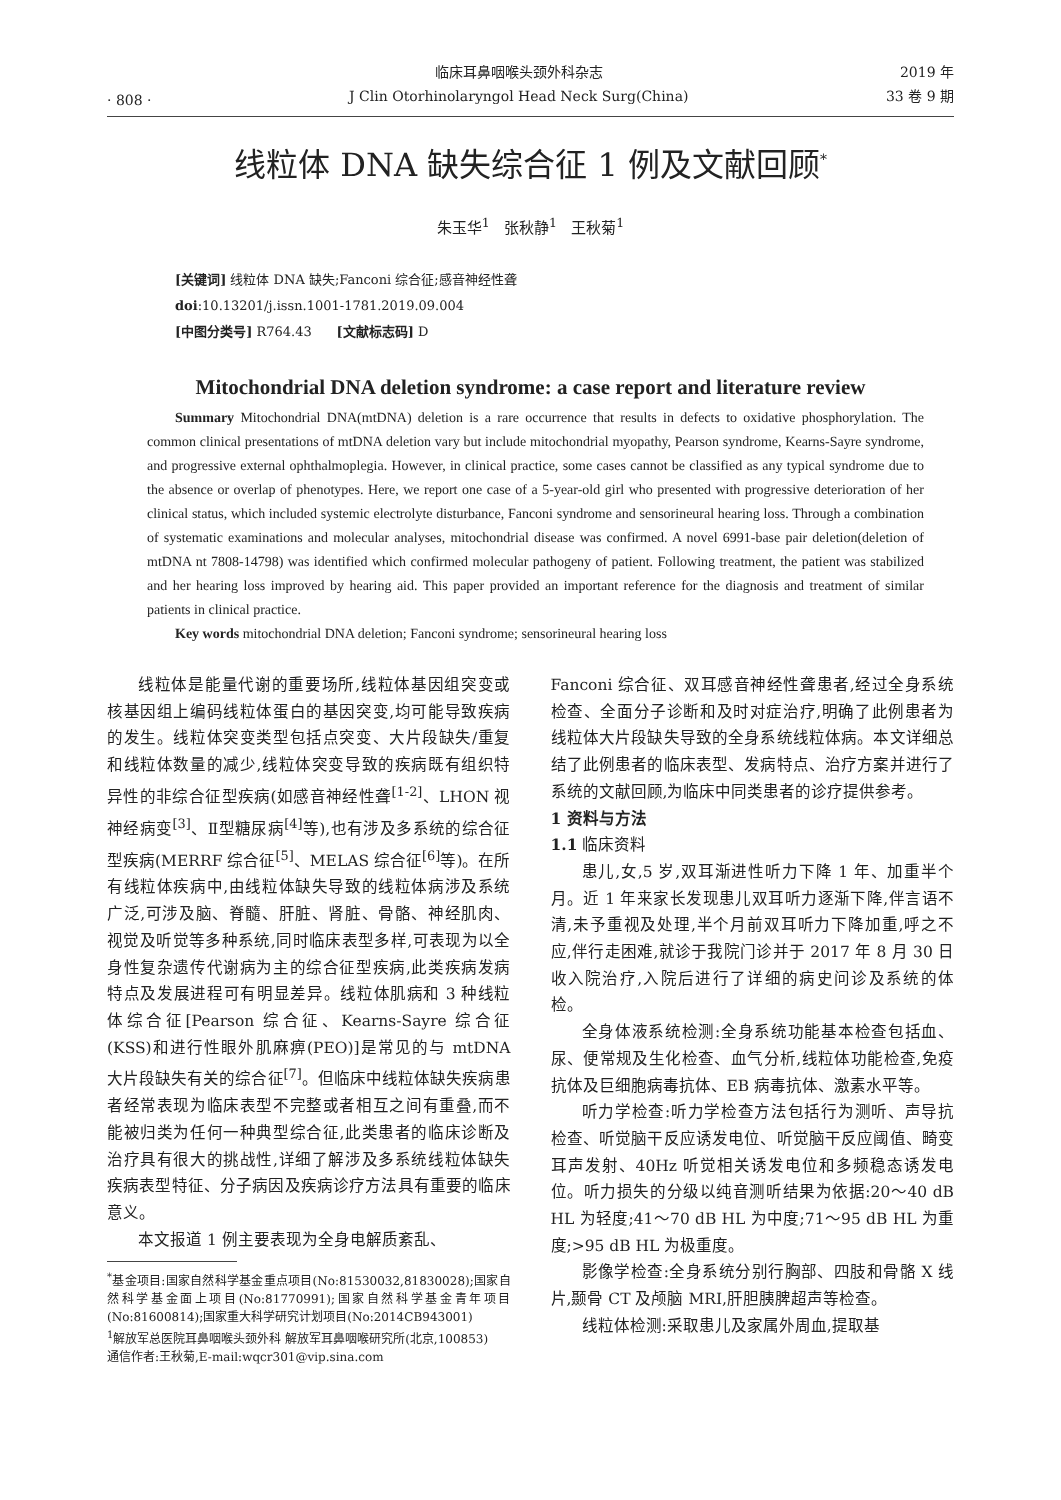· 808 ·
临床耳鼻咽喉头颈外科杂志
J Clin Otorhinolaryngol Head Neck Surg(China)
2019 年
33 卷 9 期
线粒体 DNA 缺失综合征 1 例及文献回顾<sup>*</sup>
朱玉华<sup>1</sup> 张秋静<sup>1</sup> 王秋菊<sup>1</sup>
[关键词] 线粒体 DNA 缺失;Fanconi 综合征;感音神经性聋
doi:10.13201/j.issn.1001-1781.2019.09.004
[中图分类号] R764.43 [文献标志码] D
Mitochondrial DNA deletion syndrome: a case report and literature review
Summary Mitochondrial DNA(mtDNA) deletion is a rare occurrence that results in defects to oxidative phosphorylation. The common clinical presentations of mtDNA deletion vary but include mitochondrial myopathy, Pearson syndrome, Kearns-Sayre syndrome, and progressive external ophthalmoplegia. However, in clinical practice, some cases cannot be classified as any typical syndrome due to the absence or overlap of phenotypes. Here, we report one case of a 5-year-old girl who presented with progressive deterioration of her clinical status, which included systemic electrolyte disturbance, Fanconi syndrome and sensorineural hearing loss. Through a combination of systematic examinations and molecular analyses, mitochondrial disease was confirmed. A novel 6991-base pair deletion(deletion of mtDNA nt 7808-14798) was identified which confirmed molecular pathogeny of patient. Following treatment, the patient was stabilized and her hearing loss improved by hearing aid. This paper provided an important reference for the diagnosis and treatment of similar patients in clinical practice.
Key words mitochondrial DNA deletion; Fanconi syndrome; sensorineural hearing loss
线粒体是能量代谢的重要场所,线粒体基因组突变或核基因组上编码线粒体蛋白的基因突变,均可能导致疾病的发生。线粒体突变类型包括点突变、大片段缺失/重复和线粒体数量的减少,线粒体突变导致的疾病既有组织特异性的非综合征型疾病(如感音神经性聋<sup>[1-2]</sup>、LHON 视神经病变<sup>[3]</sup>、Ⅱ型糖尿病<sup>[4]</sup>等),也有涉及多系统的综合征型疾病(MERRF 综合征<sup>[5]</sup>、MELAS 综合征<sup>[6]</sup>等)。在所有线粒体疾病中,由线粒体缺失导致的线粒体病涉及系统广泛,可涉及脑、脊髓、肝脏、肾脏、骨骼、神经肌肉、视觉及听觉等多种系统,同时临床表型多样,可表现为以全身性复杂遗传代谢病为主的综合征型疾病,此类疾病发病特点及发展进程可有明显差异。线粒体肌病和 3 种线粒体综合征[Pearson 综合征、Kearns-Sayre 综合征(KSS)和进行性眼外肌麻痹(PEO)]是常见的与 mtDNA 大片段缺失有关的综合征<sup>[7]</sup>。但临床中线粒体缺失疾病患者经常表现为临床表型不完整或者相互之间有重叠,而不能被归类为任何一种典型综合征,此类患者的临床诊断及治疗具有很大的挑战性,详细了解涉及多系统线粒体缺失疾病表型特征、分子病因及疾病诊疗方法具有重要的临床意义。
本文报道 1 例主要表现为全身电解质紊乱、
<sup>*</sup> 基金项目:国家自然科学基金重点项目(No:81530032,81830028);国家自然科学基金面上项目(No:81770991);国家自然科学基金青年项目(No:81600814);国家重大科学研究计划项目(No:2014CB943001)
<sup>1</sup> 解放军总医院耳鼻咽喉头颈外科 解放军耳鼻咽喉研究所(北京,100853)
通信作者:王秋菊,E-mail:wqcr301@vip.sina.com
Fanconi 综合征、双耳感音神经性聋患者,经过全身系统检查、全面分子诊断和及时对症治疗,明确了此例患者为线粒体大片段缺失导致的全身系统线粒体病。本文详细总结了此例患者的临床表型、发病特点、治疗方案并进行了系统的文献回顾,为临床中同类患者的诊疗提供参考。
1 资料与方法
1.1 临床资料
患儿,女,5 岁,双耳渐进性听力下降 1 年、加重半个月。近 1 年来家长发现患儿双耳听力逐渐下降,伴言语不清,未予重视及处理,半个月前双耳听力下降加重,呼之不应,伴行走困难,就诊于我院门诊并于 2017 年 8 月 30 日收入院治疗,入院后进行了详细的病史问诊及系统的体检。
全身体液系统检测:全身系统功能基本检查包括血、尿、便常规及生化检查、血气分析,线粒体功能检查,免疫抗体及巨细胞病毒抗体、EB 病毒抗体、激素水平等。
听力学检查:听力学检查方法包括行为测听、声导抗检查、听觉脑干反应诱发电位、听觉脑干反应阈值、畸变耳声发射、40Hz 听觉相关诱发电位和多频稳态诱发电位。听力损失的分级以纯音测听结果为依据:20～40 dB HL 为轻度;41～70 dB HL 为中度;71～95 dB HL 为重度;>95 dB HL 为极重度。
影像学检查:全身系统分别行胸部、四肢和骨骼 X 线片,颞骨 CT 及颅脑 MRI,肝胆胰脾超声等检查。
线粒体检测:采取患儿及家属外周血,提取基